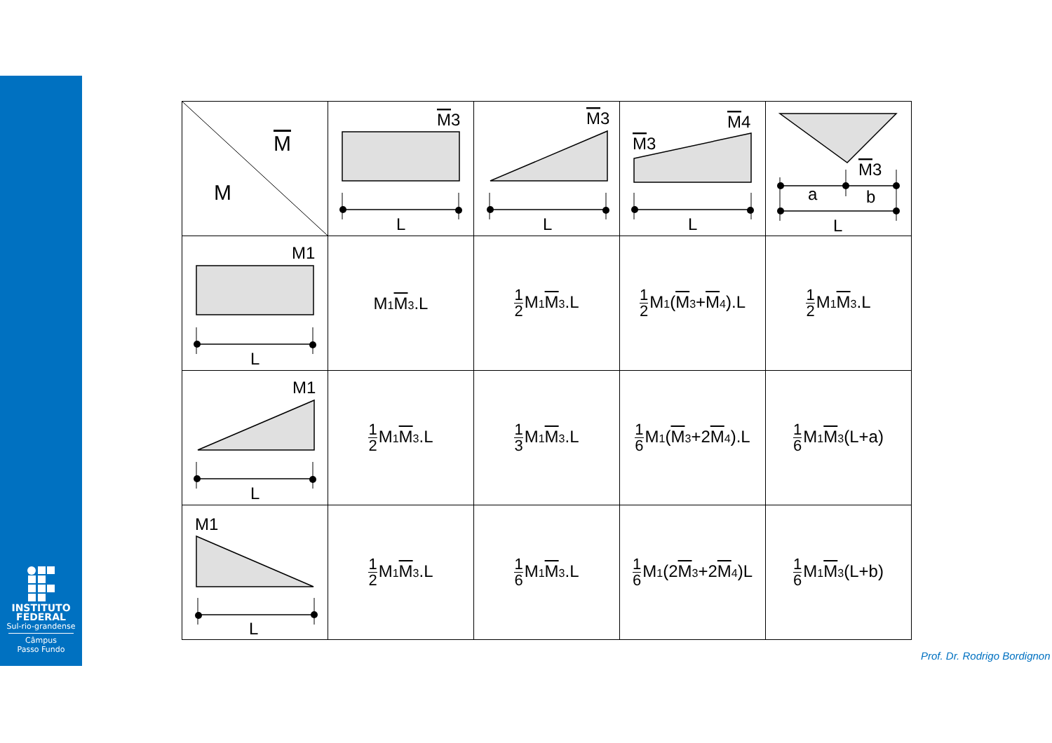INSTITUTO
FEDERAL
Sul-rio-grandense
Câmpus
Passo Fundo
| M M | M 3 L | M 3 L | M 4 M 3 L | M 3 a b L |
| M1 L | M<sub>1</sub> M<sub>3</sub>.L | 1 2 M<sub>1</sub> M<sub>3</sub>.L | 1 2 M<sub>1</sub>( M<sub>3</sub>+ M<sub>4</sub>).L | 1 2 M<sub>1</sub> M<sub>3</sub>.L |
| M1 L | 1 2 M<sub>1</sub> M<sub>3</sub>.L | 1 3 M<sub>1</sub> M<sub>3</sub>.L | 1 6 M<sub>1</sub>( M<sub>3</sub>+2 M<sub>4</sub>).L | 1 6 M<sub>1</sub> M<sub>3</sub>(L+a) |
| M1 L | 1 2 M<sub>1</sub> M<sub>3</sub>.L | 1 6 M<sub>1</sub> M<sub>3</sub>.L | 1 6 M<sub>1</sub>(2 M<sub>3</sub>+2 M<sub>4</sub>)L | 1 6 M<sub>1</sub> M<sub>3</sub>(L+b) |
Prof. Dr. Rodrigo Bordignon